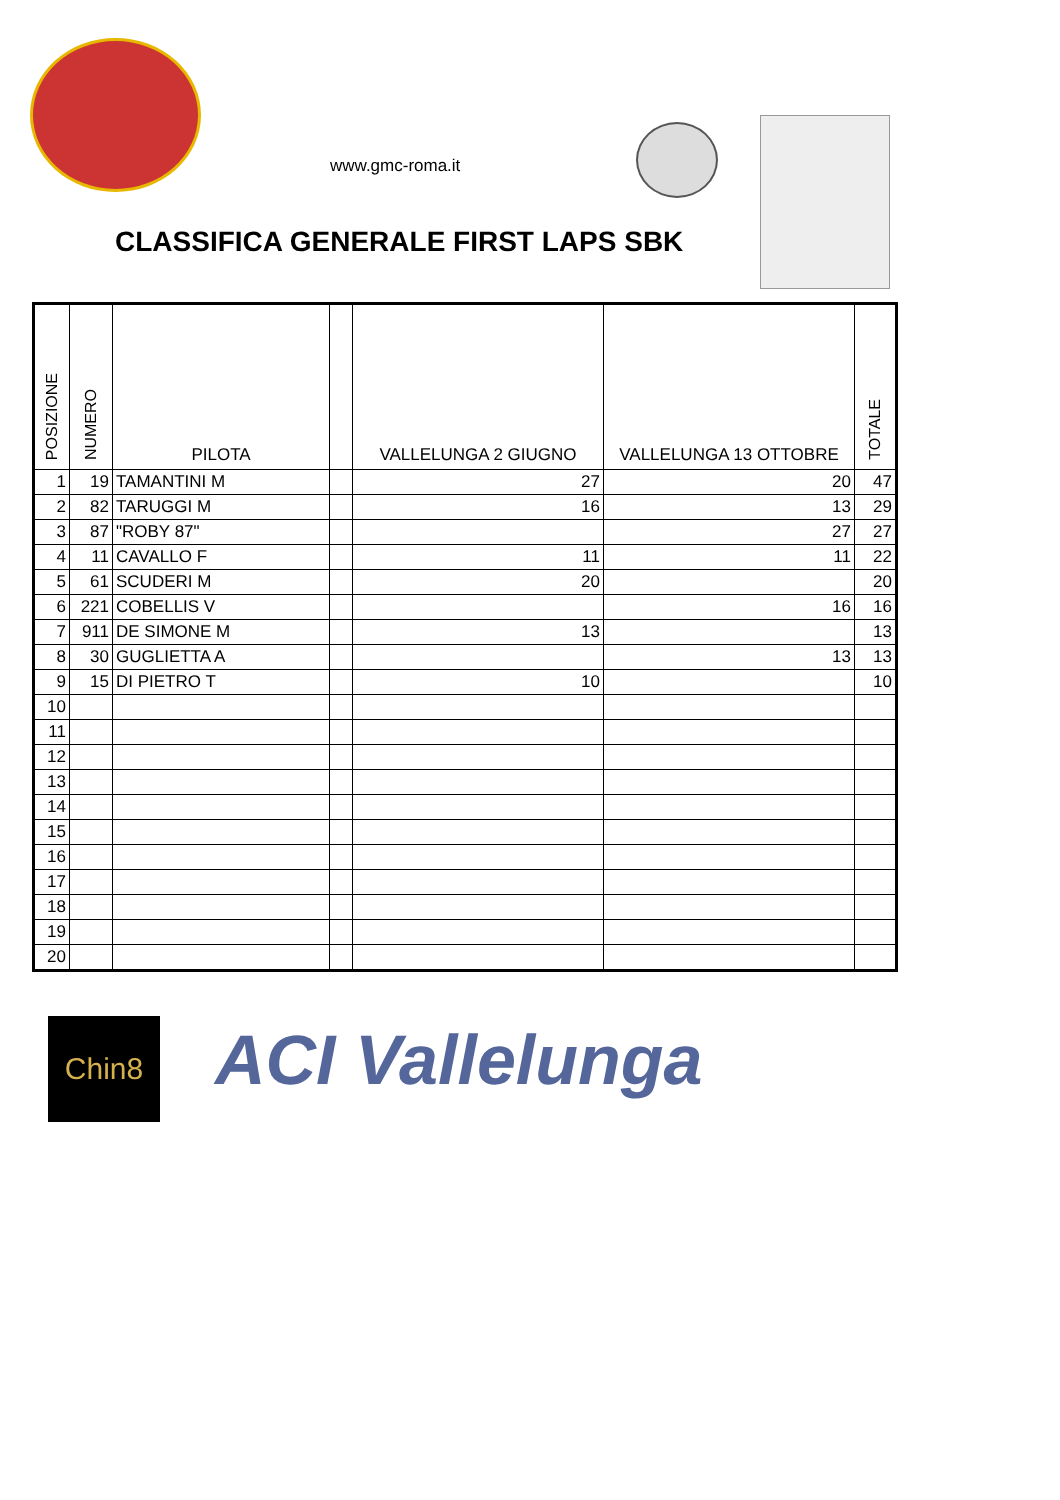www.gmc-roma.it
CLASSIFICA GENERALE FIRST LAPS SBK
| POSIZIONE | NUMERO | PILOTA | | VALLELUNGA 2 GIUGNO | VALLELUNGA 13 OTTOBRE | TOTALE |
| --- | --- | --- | --- | --- | --- | --- |
| 1 | 19 | TAMANTINI M | | 27 | 20 | 47 |
| 2 | 82 | TARUGGI M | | 16 | 13 | 29 |
| 3 | 87 | "ROBY 87" | | | 27 | 27 |
| 4 | 11 | CAVALLO F | | 11 | 11 | 22 |
| 5 | 61 | SCUDERI M | | 20 | | 20 |
| 6 | 221 | COBELLIS V | | | 16 | 16 |
| 7 | 911 | DE SIMONE M | | 13 | | 13 |
| 8 | 30 | GUGLIETTA A | | | 13 | 13 |
| 9 | 15 | DI PIETRO T | | 10 | | 10 |
| 10 | | | | | | |
| 11 | | | | | | |
| 12 | | | | | | |
| 13 | | | | | | |
| 14 | | | | | | |
| 15 | | | | | | |
| 16 | | | | | | |
| 17 | | | | | | |
| 18 | | | | | | |
| 19 | | | | | | |
| 20 | | | | | | |
Chin8 ACI Vallelunga